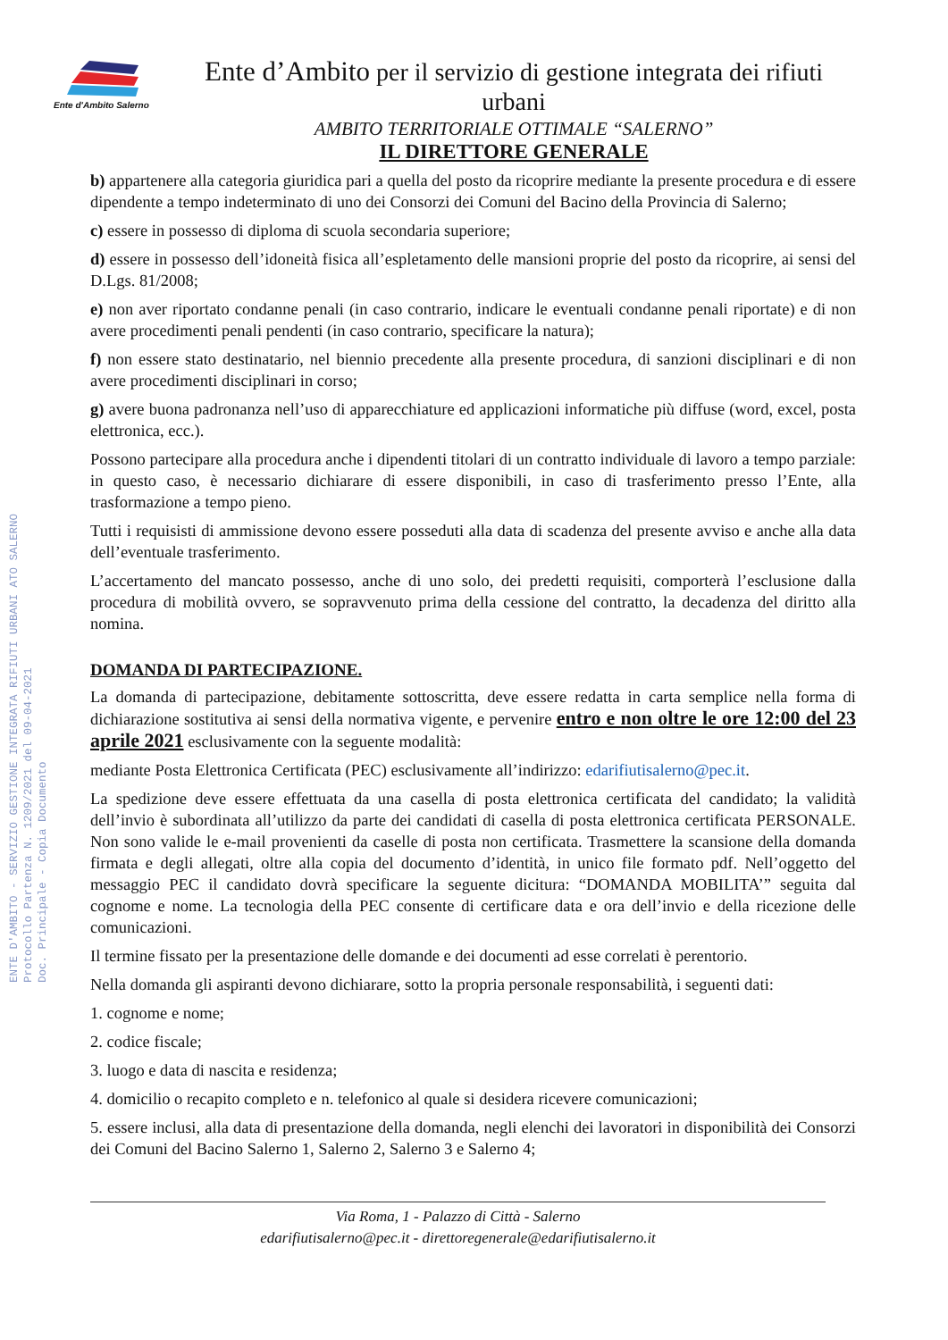Ente d'Ambito Salerno
Ente d’Ambito per il servizio di gestione integrata dei rifiuti urbani
AMBITO TERRITORIALE OTTIMALE “SALERNO”
IL DIRETTORE GENERALE
ENTE D'AMBITO - SERVIZIO GESTIONE INTEGRATA RIFIUTI URBANI ATO SALERNO
Protocollo Partenza N. 1209/2021 del 09-04-2021
Doc. Principale - Copia Documento
b) appartenere alla categoria giuridica pari a quella del posto da ricoprire mediante la presente procedura e di essere dipendente a tempo indeterminato di uno dei Consorzi dei Comuni del Bacino della Provincia di Salerno;
c) essere in possesso di diploma di scuola secondaria superiore;
d) essere in possesso dell’idoneità fisica all’espletamento delle mansioni proprie del posto da ricoprire, ai sensi del D.Lgs. 81/2008;
e) non aver riportato condanne penali (in caso contrario, indicare le eventuali condanne penali riportate) e di non avere procedimenti penali pendenti (in caso contrario, specificare la natura);
f) non essere stato destinatario, nel biennio precedente alla presente procedura, di sanzioni disciplinari e di non avere procedimenti disciplinari in corso;
g) avere buona padronanza nell’uso di apparecchiature ed applicazioni informatiche più diffuse (word, excel, posta elettronica, ecc.).
Possono partecipare alla procedura anche i dipendenti titolari di un contratto individuale di lavoro a tempo parziale: in questo caso, è necessario dichiarare di essere disponibili, in caso di trasferimento presso l’Ente, alla trasformazione a tempo pieno.
Tutti i requisisti di ammissione devono essere posseduti alla data di scadenza del presente avviso e anche alla data dell’eventuale trasferimento.
L’accertamento del mancato possesso, anche di uno solo, dei predetti requisiti, comporterà l’esclusione dalla procedura di mobilità ovvero, se sopravvenuto prima della cessione del contratto, la decadenza del diritto alla nomina.
DOMANDA DI PARTECIPAZIONE.
La domanda di partecipazione, debitamente sottoscritta, deve essere redatta in carta semplice nella forma di dichiarazione sostitutiva ai sensi della normativa vigente, e pervenire entro e non oltre le ore 12:00 del 23 aprile 2021 esclusivamente con la seguente modalità:
mediante Posta Elettronica Certificata (PEC) esclusivamente all’indirizzo: edarifiutisalerno@pec.it.
La spedizione deve essere effettuata da una casella di posta elettronica certificata del candidato; la validità dell’invio è subordinata all’utilizzo da parte dei candidati di casella di posta elettronica certificata PERSONALE. Non sono valide le e-mail provenienti da caselle di posta non certificata. Trasmettere la scansione della domanda firmata e degli allegati, oltre alla copia del documento d’identità, in unico file formato pdf. Nell’oggetto del messaggio PEC il candidato dovrà specificare la seguente dicitura: “DOMANDA MOBILITA’” seguita dal cognome e nome. La tecnologia della PEC consente di certificare data e ora dell’invio e della ricezione delle comunicazioni.
Il termine fissato per la presentazione delle domande e dei documenti ad esse correlati è perentorio.
Nella domanda gli aspiranti devono dichiarare, sotto la propria personale responsabilità, i seguenti dati:
1. cognome e nome;
2. codice fiscale;
3. luogo e data di nascita e residenza;
4. domicilio o recapito completo e n. telefonico al quale si desidera ricevere comunicazioni;
5. essere inclusi, alla data di presentazione della domanda, negli elenchi dei lavoratori in disponibilità dei Consorzi dei Comuni del Bacino Salerno 1, Salerno 2, Salerno 3 e Salerno 4;
Via Roma, 1 - Palazzo di Città - Salerno
edarifiutisalerno@pec.it - direttoregenerale@edarifiutisalerno.it